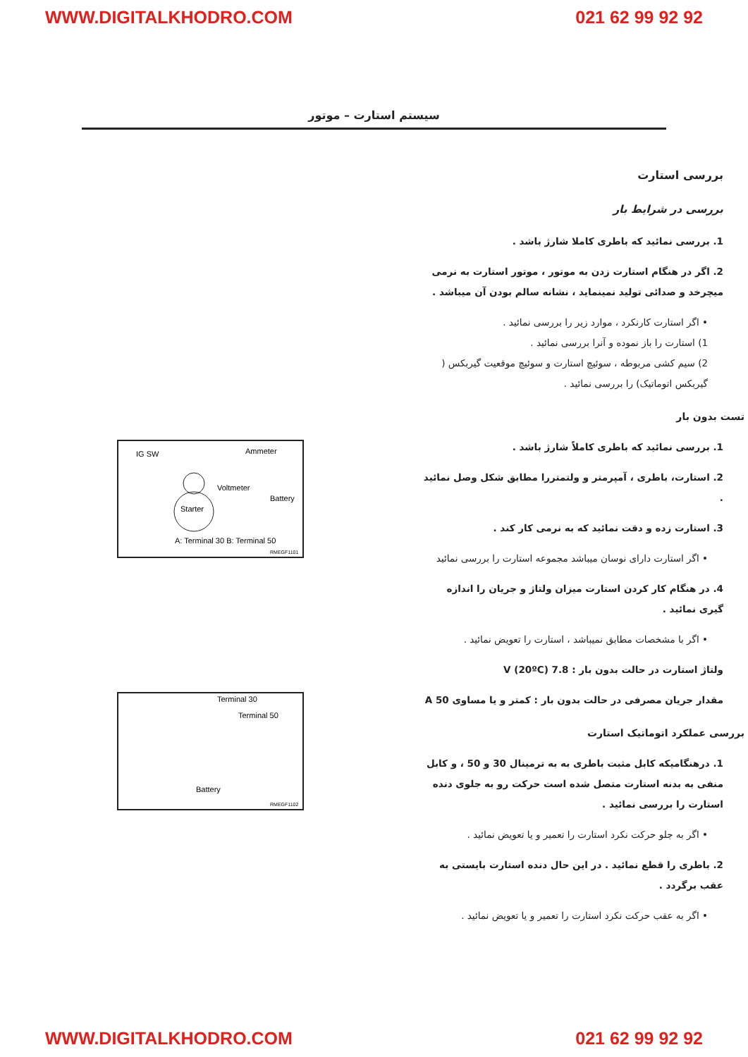WWW.DIGITALKHODRO.COM 021 62 99 92 92
سیستم استارت – موتور
IG SW
Ammeter
Voltmeter
Battery
Starter
A: Terminal 30 B: Terminal 50
RMEGF1101
Terminal 30
Terminal 50
Battery
RMEGF1102
بررسی استارت
بررسی در شرایط بار
1. بررسی نمائید که باطری کاملا شارژ باشد .
2. اگر در هنگام استارت زدن به موتور ، موتور استارت به نرمی میچرخد و صدائی تولید نمینماید ، نشانه سالم بودن آن میباشد .
• اگر استارت کارنکرد ، موارد زیر را بررسی نمائید .
1) استارت را باز نموده و آنرا بررسی نمائید .
2) سیم کشی مربوطه ، سوئیچ استارت و سوئیچ موقعیت گیربکس ( گیربکس اتوماتیک) را بررسی نمائید .
تست بدون بار
1. بررسی نمائید که باطری کاملاً شارژ باشد .
2. استارت، باطری ، آمپرمتر و ولتمتررا مطابق شکل وصل نمائید .
3. استارت زده و دقت نمائید که به نرمی کار کند .
• اگر استارت دارای نوسان میباشد مجموعه استارت را بررسی نمائید
4. در هنگام کار کردن استارت میزان ولتاژ و جریان را اندازه گیری نمائید .
• اگر با مشخصات مطابق نمیباشد ، استارت را تعویض نمائید .
ولتاژ استارت در حالت بدون بار : 7.8 V (20ºC)
مقدار جریان مصرفی در حالت بدون بار : کمتر و یا مساوی 50 A
بررسی عملکرد اتوماتیک استارت
1. درهنگامیکه کابل مثبت باطری به به ترمینال 30 و 50 ، و کابل منفی به بدنه استارت متصل شده است حرکت رو به جلوی دنده استارت را بررسی نمائید .
• اگر به جلو حرکت نکرد استارت را تعمیر و یا تعویض نمائید .
2. باطری را قطع نمائید . در این حال دنده استارت بایستی به عقب برگردد .
• اگر به عقب حرکت نکرد استارت را تعمیر و یا تعویض نمائید .
WWW.DIGITALKHODRO.COM 021 62 99 92 92